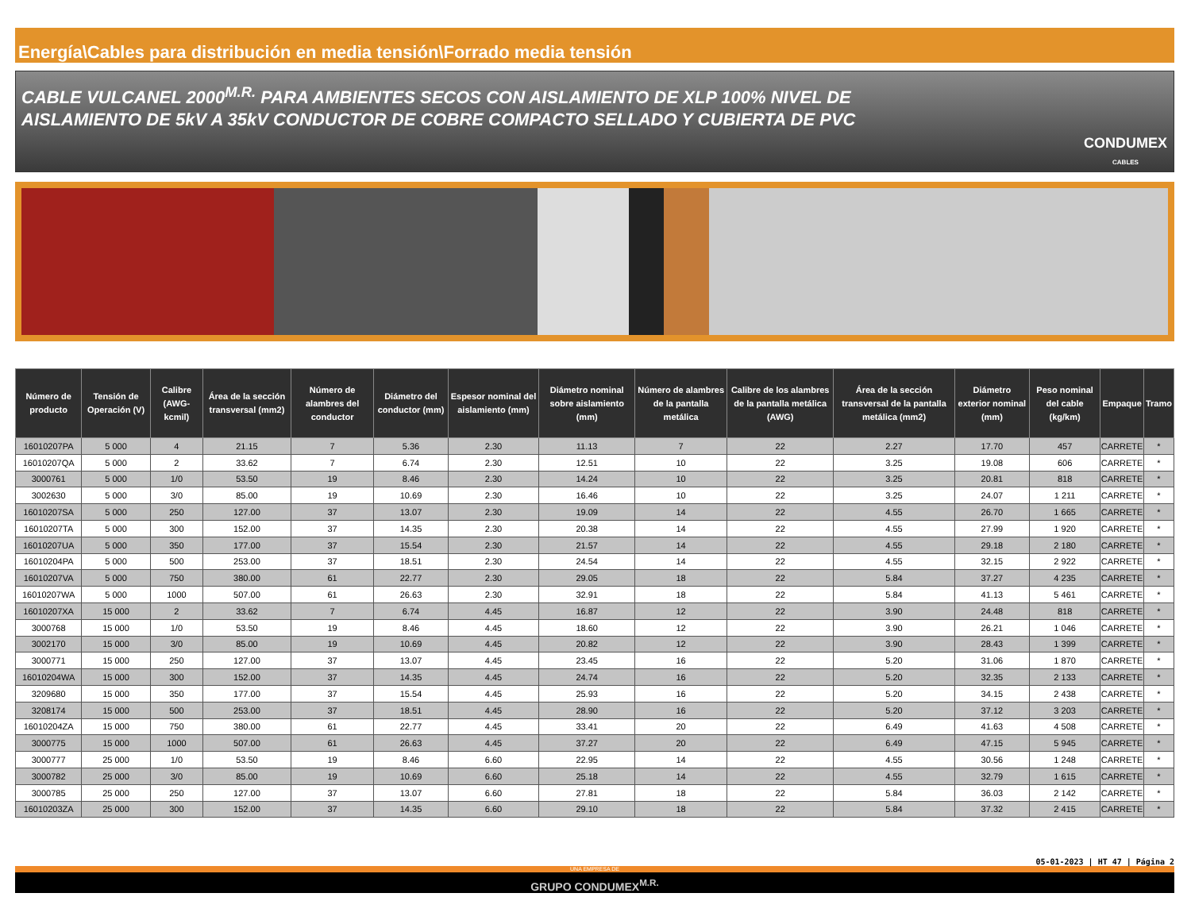Energía\Cables para distribución en media tensión\Forrado media tensión
CABLE VULCANEL 2000<sup>M.R.</sup> PARA AMBIENTES SECOS CON AISLAMIENTO DE XLP 100% NIVEL DE
AISLAMIENTO DE 5kV A 35kV CONDUCTOR DE COBRE COMPACTO SELLADO Y CUBIERTA DE PVC
CONDUMEX
CABLES
| Número de producto | Tensión de Operación (V) | Calibre (AWG-kcmil) | Área de la sección transversal (mm2) | Número de alambres del conductor | Diámetro del conductor (mm) | Espesor nominal del aislamiento (mm) | Diámetro nominal sobre aislamiento (mm) | Número de alambres de la pantalla metálica | Calibre de los alambres de la pantalla metálica (AWG) | Área de la sección transversal de la pantalla metálica (mm2) | Diámetro exterior nominal (mm) | Peso nominal del cable (kg/km) | Empaque | Tramo |
| --- | --- | --- | --- | --- | --- | --- | --- | --- | --- | --- | --- | --- | --- | --- |
| 16010207PA | 5 000 | 4 | 21.15 | 7 | 5.36 | 2.30 | 11.13 | 7 | 22 | 2.27 | 17.70 | 457 | CARRETE | * |
| 16010207QA | 5 000 | 2 | 33.62 | 7 | 6.74 | 2.30 | 12.51 | 10 | 22 | 3.25 | 19.08 | 606 | CARRETE | * |
| 3000761 | 5 000 | 1/0 | 53.50 | 19 | 8.46 | 2.30 | 14.24 | 10 | 22 | 3.25 | 20.81 | 818 | CARRETE | * |
| 3002630 | 5 000 | 3/0 | 85.00 | 19 | 10.69 | 2.30 | 16.46 | 10 | 22 | 3.25 | 24.07 | 1 211 | CARRETE | * |
| 16010207SA | 5 000 | 250 | 127.00 | 37 | 13.07 | 2.30 | 19.09 | 14 | 22 | 4.55 | 26.70 | 1 665 | CARRETE | * |
| 16010207TA | 5 000 | 300 | 152.00 | 37 | 14.35 | 2.30 | 20.38 | 14 | 22 | 4.55 | 27.99 | 1 920 | CARRETE | * |
| 16010207UA | 5 000 | 350 | 177.00 | 37 | 15.54 | 2.30 | 21.57 | 14 | 22 | 4.55 | 29.18 | 2 180 | CARRETE | * |
| 16010204PA | 5 000 | 500 | 253.00 | 37 | 18.51 | 2.30 | 24.54 | 14 | 22 | 4.55 | 32.15 | 2 922 | CARRETE | * |
| 16010207VA | 5 000 | 750 | 380.00 | 61 | 22.77 | 2.30 | 29.05 | 18 | 22 | 5.84 | 37.27 | 4 235 | CARRETE | * |
| 16010207WA | 5 000 | 1000 | 507.00 | 61 | 26.63 | 2.30 | 32.91 | 18 | 22 | 5.84 | 41.13 | 5 461 | CARRETE | * |
| 16010207XA | 15 000 | 2 | 33.62 | 7 | 6.74 | 4.45 | 16.87 | 12 | 22 | 3.90 | 24.48 | 818 | CARRETE | * |
| 3000768 | 15 000 | 1/0 | 53.50 | 19 | 8.46 | 4.45 | 18.60 | 12 | 22 | 3.90 | 26.21 | 1 046 | CARRETE | * |
| 3002170 | 15 000 | 3/0 | 85.00 | 19 | 10.69 | 4.45 | 20.82 | 12 | 22 | 3.90 | 28.43 | 1 399 | CARRETE | * |
| 3000771 | 15 000 | 250 | 127.00 | 37 | 13.07 | 4.45 | 23.45 | 16 | 22 | 5.20 | 31.06 | 1 870 | CARRETE | * |
| 16010204WA | 15 000 | 300 | 152.00 | 37 | 14.35 | 4.45 | 24.74 | 16 | 22 | 5.20 | 32.35 | 2 133 | CARRETE | * |
| 3209680 | 15 000 | 350 | 177.00 | 37 | 15.54 | 4.45 | 25.93 | 16 | 22 | 5.20 | 34.15 | 2 438 | CARRETE | * |
| 3208174 | 15 000 | 500 | 253.00 | 37 | 18.51 | 4.45 | 28.90 | 16 | 22 | 5.20 | 37.12 | 3 203 | CARRETE | * |
| 16010204ZA | 15 000 | 750 | 380.00 | 61 | 22.77 | 4.45 | 33.41 | 20 | 22 | 6.49 | 41.63 | 4 508 | CARRETE | * |
| 3000775 | 15 000 | 1000 | 507.00 | 61 | 26.63 | 4.45 | 37.27 | 20 | 22 | 6.49 | 47.15 | 5 945 | CARRETE | * |
| 3000777 | 25 000 | 1/0 | 53.50 | 19 | 8.46 | 6.60 | 22.95 | 14 | 22 | 4.55 | 30.56 | 1 248 | CARRETE | * |
| 3000782 | 25 000 | 3/0 | 85.00 | 19 | 10.69 | 6.60 | 25.18 | 14 | 22 | 4.55 | 32.79 | 1 615 | CARRETE | * |
| 3000785 | 25 000 | 250 | 127.00 | 37 | 13.07 | 6.60 | 27.81 | 18 | 22 | 5.84 | 36.03 | 2 142 | CARRETE | * |
| 16010203ZA | 25 000 | 300 | 152.00 | 37 | 14.35 | 6.60 | 29.10 | 18 | 22 | 5.84 | 37.32 | 2 415 | CARRETE | * |
05-01-2023 | HT 47 | Página 2
UNA EMPRESA DE
GRUPO CONDUMEX<sup>M.R.</sup>